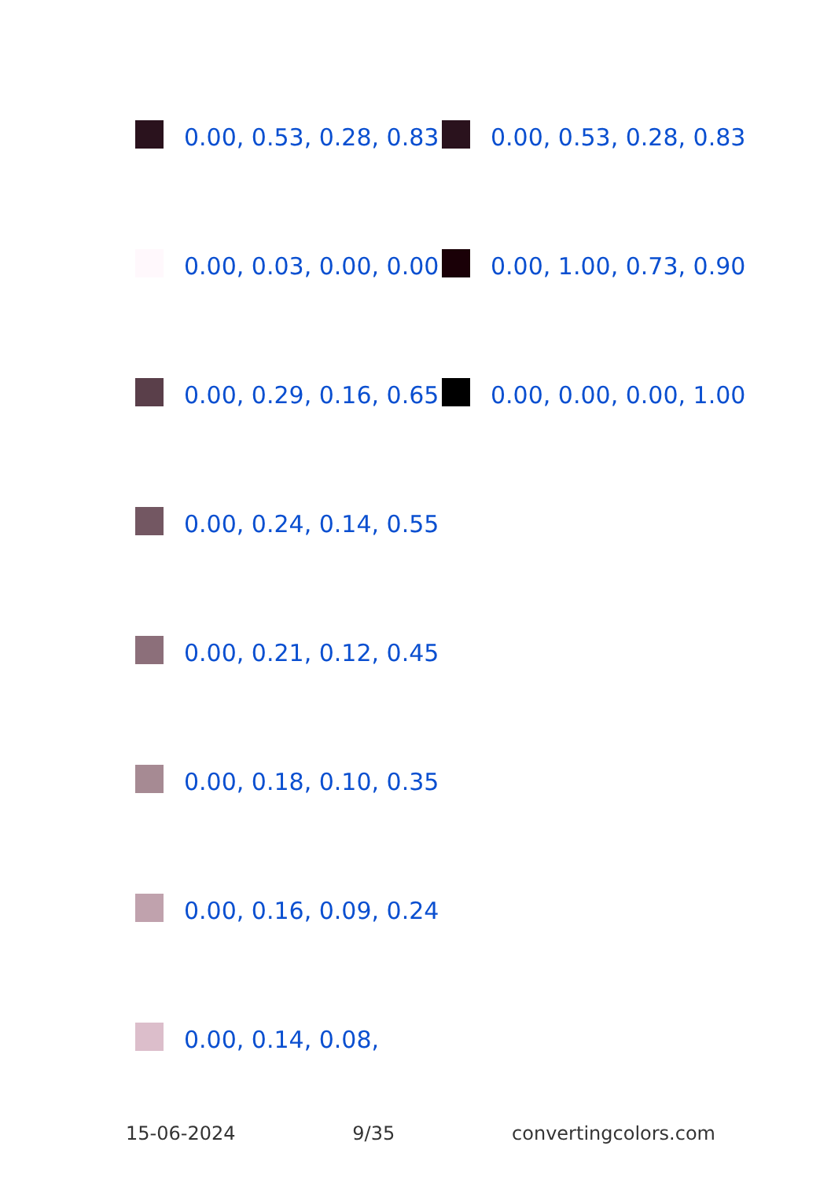0.00, 0.53, 0.28, 0.83
0.00, 0.03, 0.00, 0.00
0.00, 0.29, 0.16, 0.65
0.00, 0.24, 0.14, 0.55
0.00, 0.21, 0.12, 0.45
0.00, 0.18, 0.10, 0.35
0.00, 0.16, 0.09, 0.24
0.00, 0.14, 0.08,
0.00, 0.53, 0.28, 0.83
0.00, 1.00, 0.73, 0.90
0.00, 0.00, 0.00, 1.00
15-06-2024 9/35 convertingcolors.com